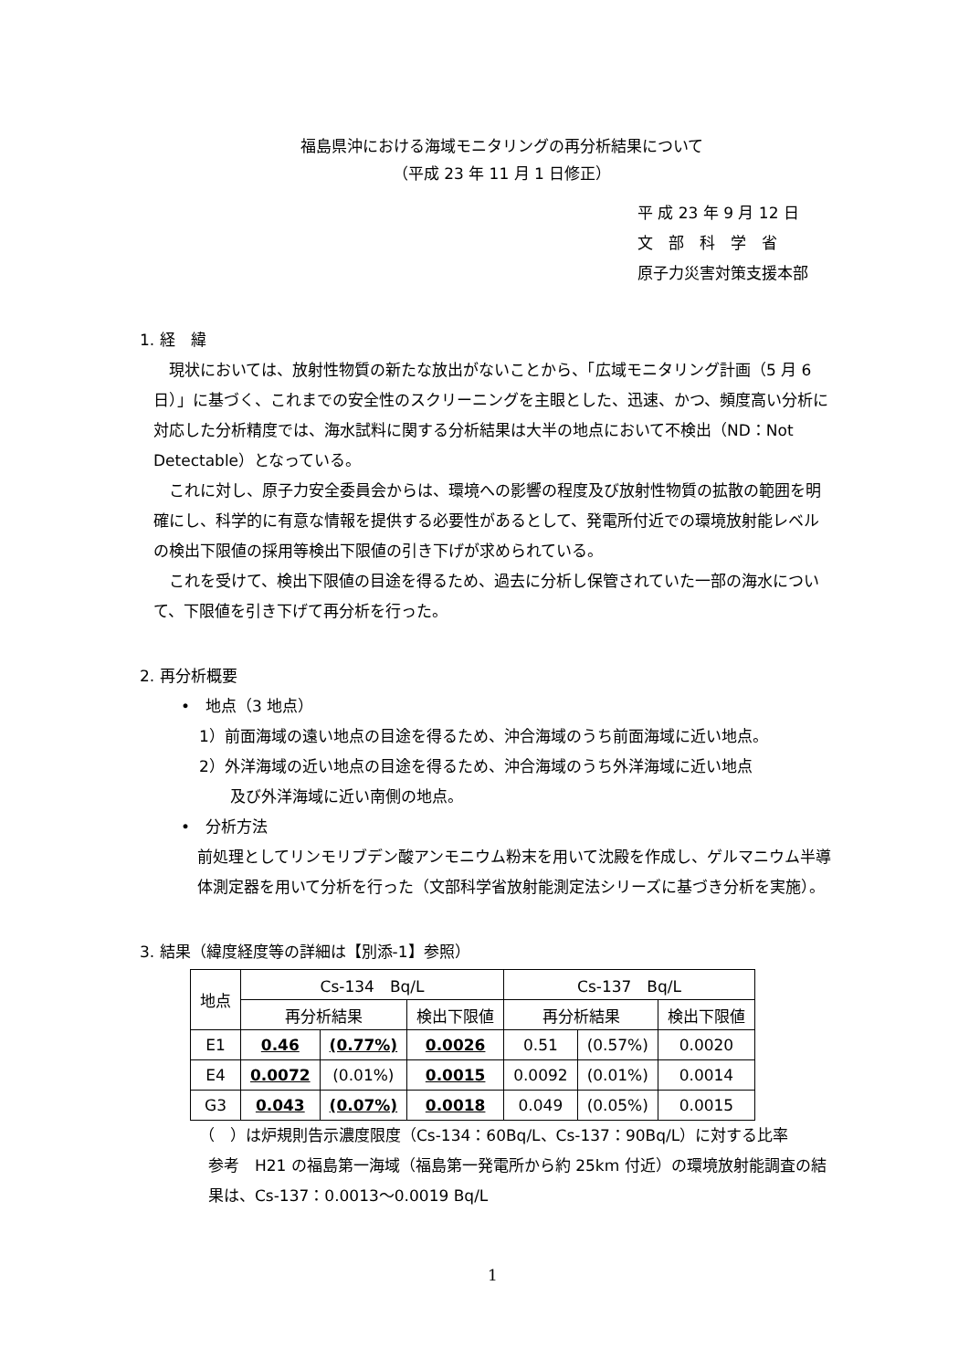福島県沖における海域モニタリングの再分析結果について
（平成 23 年 11 月 1 日修正）
平 成 23 年 9 月 12 日
文　部　科　学　省
原子力災害対策支援本部
1. 経　緯
現状においては、放射性物質の新たな放出がないことから、「広域モニタリング計画（5 月 6 日）」に基づく、これまでの安全性のスクリーニングを主眼とした、迅速、かつ、頻度高い分析に対応した分析精度では、海水試料に関する分析結果は大半の地点において不検出（ND：Not Detectable）となっている。
これに対し、原子力安全委員会からは、環境への影響の程度及び放射性物質の拡散の範囲を明確にし、科学的に有意な情報を提供する必要性があるとして、発電所付近での環境放射能レベルの検出下限値の採用等検出下限値の引き下げが求められている。
これを受けて、検出下限値の目途を得るため、過去に分析し保管されていた一部の海水について、下限値を引き下げて再分析を行った。
2. 再分析概要
•　地点（3 地点）
1）前面海域の遠い地点の目途を得るため、沖合海域のうち前面海域に近い地点。
2）外洋海域の近い地点の目途を得るため、沖合海域のうち外洋海域に近い地点
　　及び外洋海域に近い南側の地点。
•　分析方法
前処理としてリンモリブデン酸アンモニウム粉末を用いて沈殿を作成し、ゲルマニウム半導体測定器を用いて分析を行った（文部科学省放射能測定法シリーズに基づき分析を実施）。
3. 結果（緯度経度等の詳細は【別添-1】参照）
| 地点 | Cs-134 Bq/L | | | Cs-137 Bq/L | | |
| --- | --- | --- | --- | --- | --- | --- |
| | 再分析結果 | | 検出下限値 | 再分析結果 | | 検出下限値 |
| E1 | 0.46 | (0.77%) | 0.0026 | 0.51 | (0.57%) | 0.0020 |
| E4 | 0.0072 | (0.01%) | 0.0015 | 0.0092 | (0.01%) | 0.0014 |
| G3 | 0.043 | (0.07%) | 0.0018 | 0.049 | (0.05%) | 0.0015 |
（　）は炉規則告示濃度限度（Cs-134：60Bq/L、Cs-137：90Bq/L）に対する比率
参考　H21 の福島第一海域（福島第一発電所から約 25km 付近）の環境放射能調査の結果は、Cs-137：0.0013〜0.0019 Bq/L
1